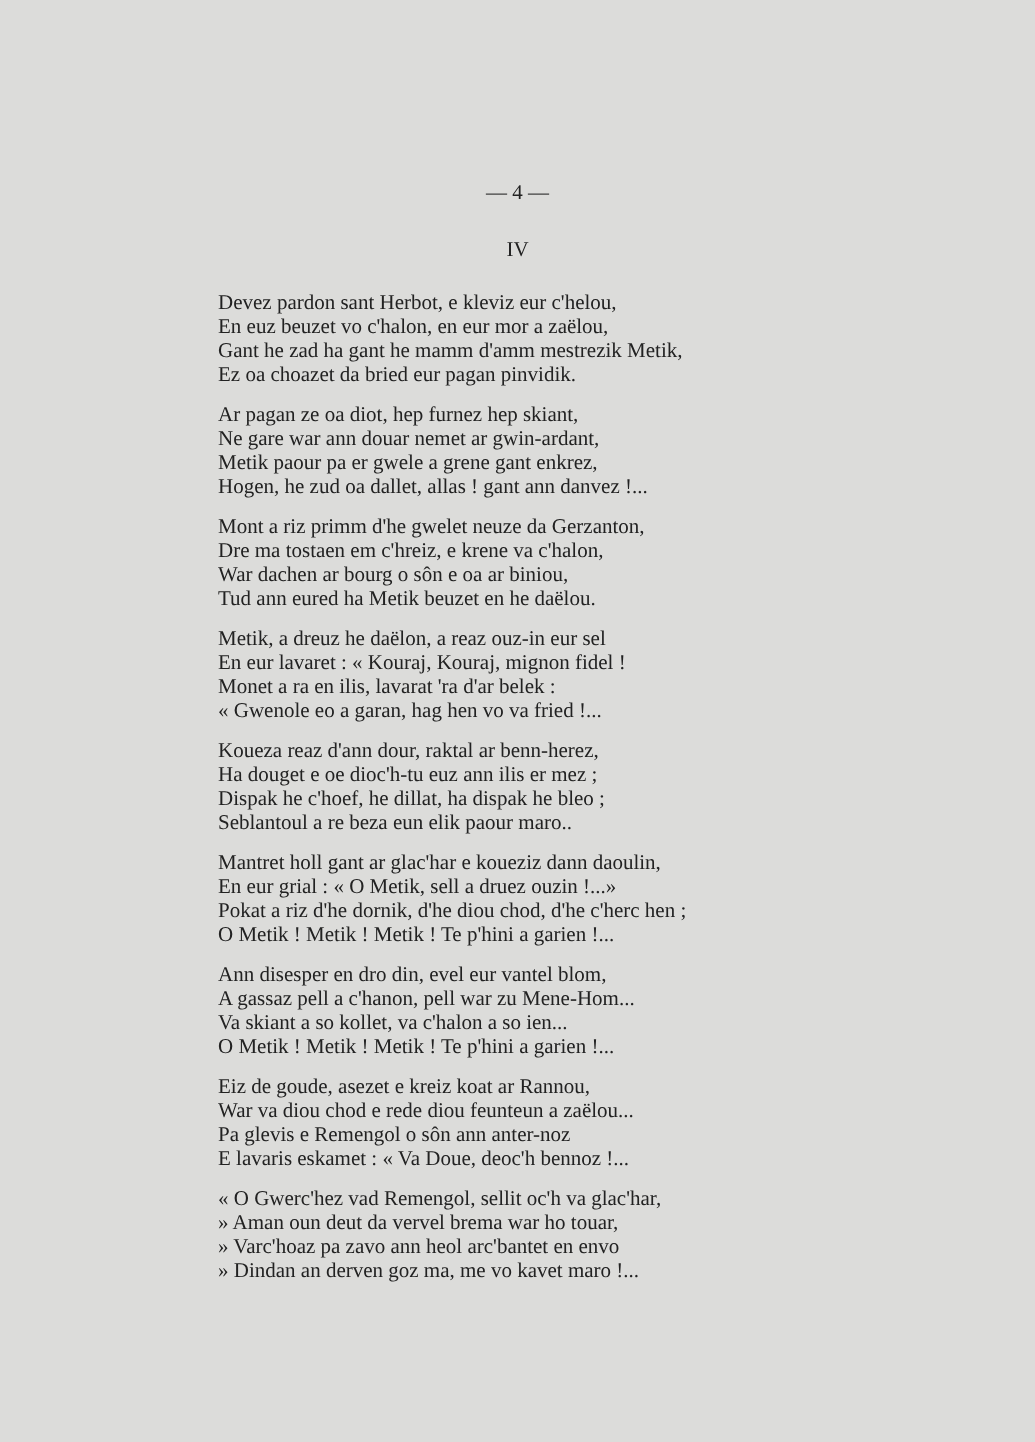— 4 —
IV
Devez pardon sant Herbot, e kleviz eur c'helou,
En euz beuzet vo c'halon, en eur mor a zaëlou,
Gant he zad ha gant he mamm d'amm mestrezik Metik,
Ez oa choazet da bried eur pagan pinvidik.
Ar pagan ze oa diot, hep furnez hep skiant,
Ne gare war ann douar nemet ar gwin-ardant,
Metik paour pa er gwele a grene gant enkrez,
Hogen, he zud oa dallet, allas ! gant ann danvez !...
Mont a riz primm d'he gwelet neuze da Gerzanton,
Dre ma tostaen em c'hreiz, e krene va c'halon,
War dachen ar bourg o sôn e oa ar biniou,
Tud ann eured ha Metik beuzet en he daëlou.
Metik, a dreuz he daëlon, a reaz ouz-in eur sel
En eur lavaret : « Kouraj, Kouraj, mignon fidel !
Monet a ra en ilis, lavarat 'ra d'ar belek :
« Gwenole eo a garan, hag hen vo va fried !...
Koueza reaz d'ann dour, raktal ar benn-herez,
Ha douget e oe dioc'h-tu euz ann ilis er mez ;
Dispak he c'hoef, he dillat, ha dispak he bleo ;
Seblantoul a re beza eun elik paour maro..
Mantret holl gant ar glac'har e koueziz dann daoulin,
En eur grial : « O Metik, sell a druez ouzin !...»
Pokat a riz d'he dornik, d'he diou chod, d'he c'herc hen ;
O Metik ! Metik ! Metik ! Te p'hini a garien !...
Ann disesper en dro din, evel eur vantel blom,
A gassaz pell a c'hanon, pell war zu Mene-Hom...
Va skiant a so kollet, va c'halon a so ien...
O Metik ! Metik ! Metik ! Te p'hini a garien !...
Eiz de goude, asezet e kreiz koat ar Rannou,
War va diou chod e rede diou feunteun a zaëlou...
Pa glevis e Remengol o sôn ann anter-noz
E lavaris eskamet : « Va Doue, deoc'h bennoz !...
« O Gwerc'hez vad Remengol, sellit oc'h va glac'har,
» Aman oun deut da vervel brema war ho touar,
» Varc'hoaz pa zavo ann heol arc'bantet en envo
» Dindan an derven goz ma, me vo kavet maro !...